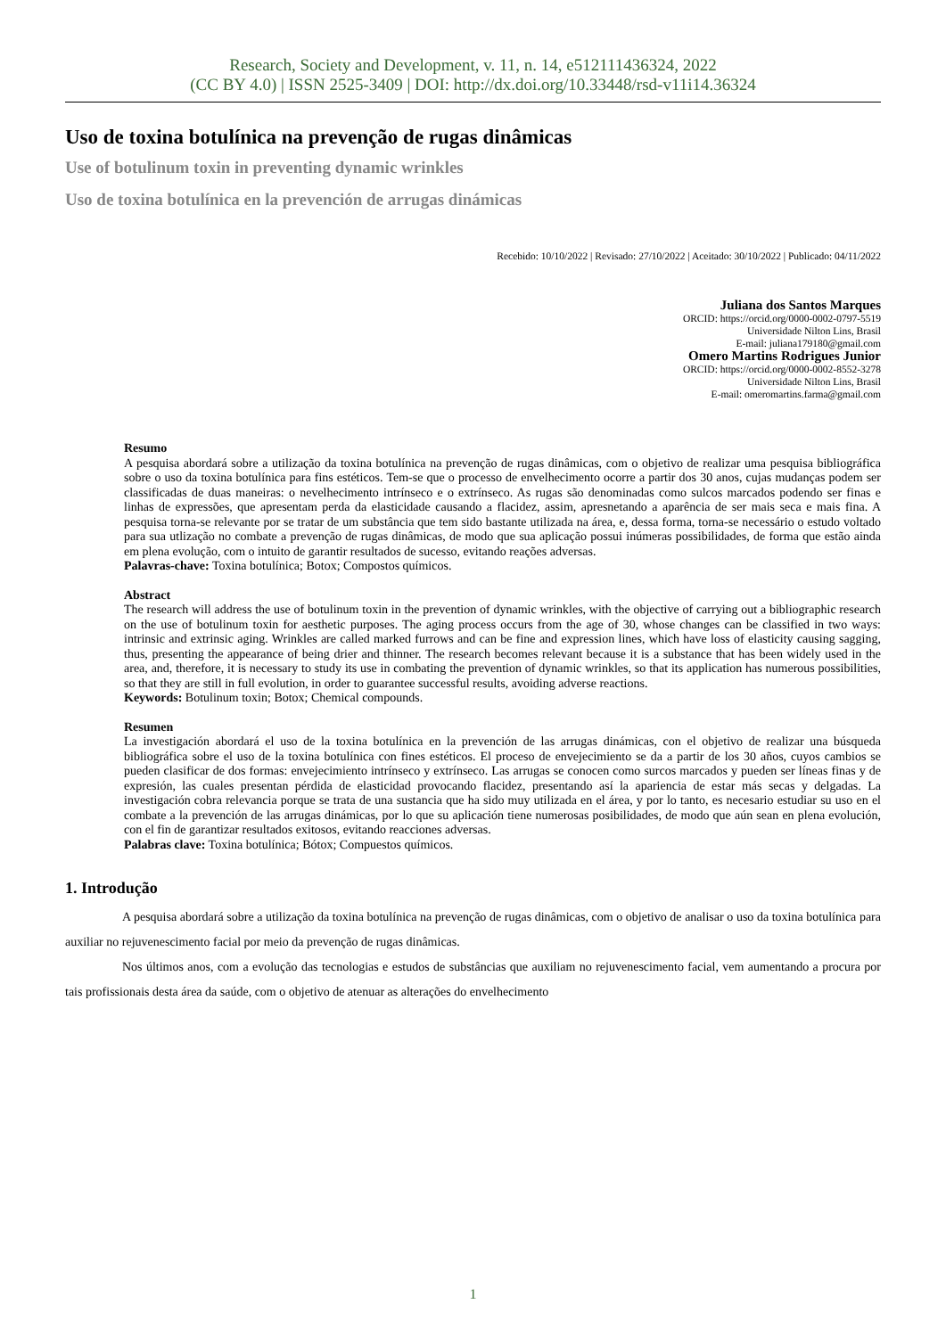Research, Society and Development, v. 11, n. 14, e512111436324, 2022
(CC BY 4.0) | ISSN 2525-3409 | DOI: http://dx.doi.org/10.33448/rsd-v11i14.36324
Uso de toxina botulínica na prevenção de rugas dinâmicas
Use of botulinum toxin in preventing dynamic wrinkles
Uso de toxina botulínica en la prevención de arrugas dinámicas
Recebido: 10/10/2022 | Revisado: 27/10/2022 | Aceitado: 30/10/2022 | Publicado: 04/11/2022
Juliana dos Santos Marques
ORCID: https://orcid.org/0000-0002-0797-5519
Universidade Nilton Lins, Brasil
E-mail: juliana179180@gmail.com
Omero Martins Rodrigues Junior
ORCID: https://orcid.org/0000-0002-8552-3278
Universidade Nilton Lins, Brasil
E-mail: omeromartins.farma@gmail.com
Resumo
A pesquisa abordará sobre a utilização da toxina botulínica na prevenção de rugas dinâmicas, com o objetivo de realizar uma pesquisa bibliográfica sobre o uso da toxina botulínica para fins estéticos. Tem-se que o processo de envelhecimento ocorre a partir dos 30 anos, cujas mudanças podem ser classificadas de duas maneiras: o nevelhecimento intrínseco e o extrínseco. As rugas são denominadas como sulcos marcados podendo ser finas e linhas de expressões, que apresentam perda da elasticidade causando a flacidez, assim, apresnetando a aparência de ser mais seca e mais fina. A pesquisa torna-se relevante por se tratar de um substância que tem sido bastante utilizada na área, e, dessa forma, torna-se necessário o estudo voltado para sua utlização no combate a prevenção de rugas dinâmicas, de modo que sua aplicação possui inúmeras possibilidades, de forma que estão ainda em plena evolução, com o intuito de garantir resultados de sucesso, evitando reações adversas.
Palavras-chave: Toxina botulínica; Botox; Compostos químicos.
Abstract
The research will address the use of botulinum toxin in the prevention of dynamic wrinkles, with the objective of carrying out a bibliographic research on the use of botulinum toxin for aesthetic purposes. The aging process occurs from the age of 30, whose changes can be classified in two ways: intrinsic and extrinsic aging. Wrinkles are called marked furrows and can be fine and expression lines, which have loss of elasticity causing sagging, thus, presenting the appearance of being drier and thinner. The research becomes relevant because it is a substance that has been widely used in the area, and, therefore, it is necessary to study its use in combating the prevention of dynamic wrinkles, so that its application has numerous possibilities, so that they are still in full evolution, in order to guarantee successful results, avoiding adverse reactions.
Keywords: Botulinum toxin; Botox; Chemical compounds.
Resumen
La investigación abordará el uso de la toxina botulínica en la prevención de las arrugas dinámicas, con el objetivo de realizar una búsqueda bibliográfica sobre el uso de la toxina botulínica con fines estéticos. El proceso de envejecimiento se da a partir de los 30 años, cuyos cambios se pueden clasificar de dos formas: envejecimiento intrínseco y extrínseco. Las arrugas se conocen como surcos marcados y pueden ser líneas finas y de expresión, las cuales presentan pérdida de elasticidad provocando flacidez, presentando así la apariencia de estar más secas y delgadas. La investigación cobra relevancia porque se trata de una sustancia que ha sido muy utilizada en el área, y por lo tanto, es necesario estudiar su uso en el combate a la prevención de las arrugas dinámicas, por lo que su aplicación tiene numerosas posibilidades, de modo que aún sean en plena evolución, con el fin de garantizar resultados exitosos, evitando reacciones adversas.
Palabras clave: Toxina botulínica; Bótox; Compuestos químicos.
1. Introdução
A pesquisa abordará sobre a utilização da toxina botulínica na prevenção de rugas dinâmicas, com o objetivo de analisar o uso da toxina botulínica para auxiliar no rejuvenescimento facial por meio da prevenção de rugas dinâmicas.
Nos últimos anos, com a evolução das tecnologias e estudos de substâncias que auxiliam no rejuvenescimento facial, vem aumentando a procura por tais profissionais desta área da saúde, com o objetivo de atenuar as alterações do envelhecimento
1